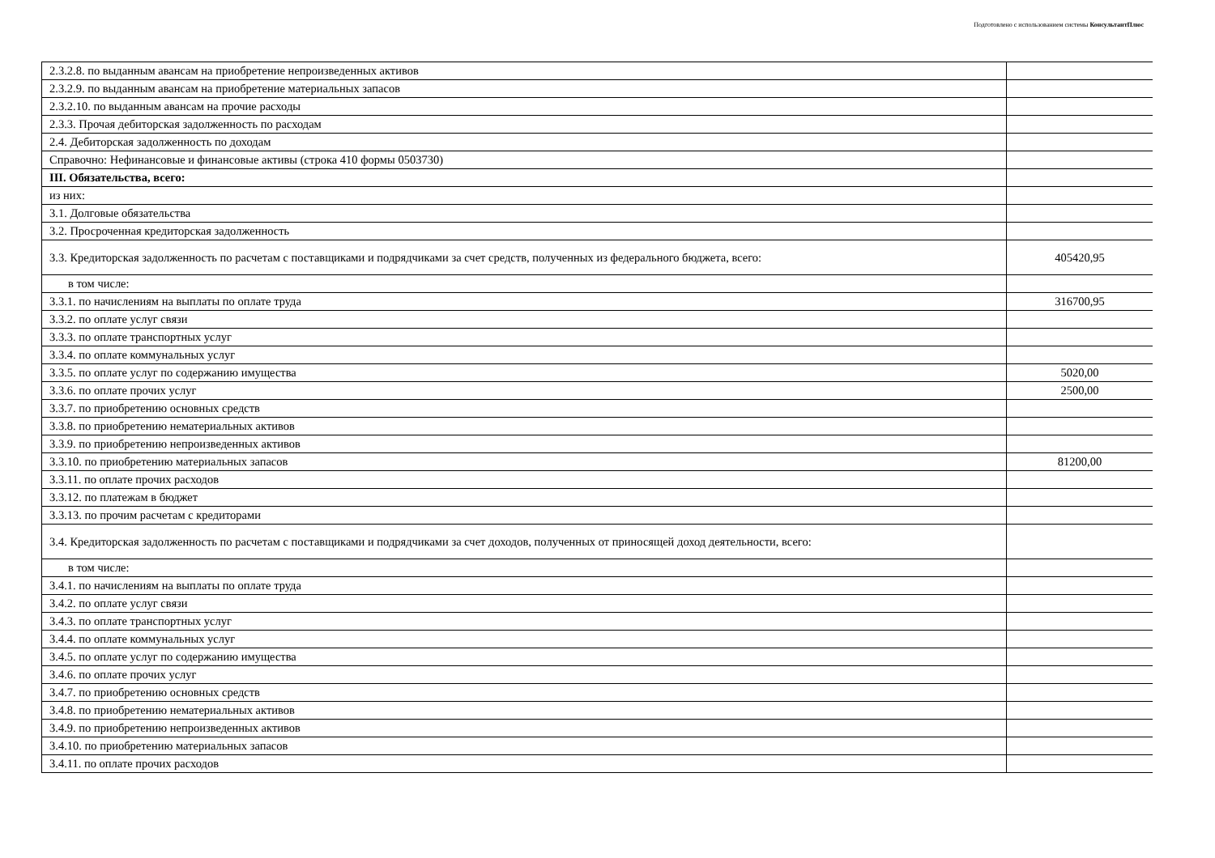Подготовлено с использованием системы КонсультантПлюс
| 2.3.2.8. по выданным авансам на приобретение непроизведенных активов | |
| 2.3.2.9. по выданным авансам на приобретение материальных запасов | |
| 2.3.2.10. по выданным авансам на прочие расходы | |
| 2.3.3. Прочая дебиторская задолженность по расходам | |
| 2.4. Дебиторская задолженность по доходам | |
| Справочно: Нефинансовые и финансовые активы (строка 410 формы 0503730) | |
| III. Обязательства, всего: | |
| из них: | |
| 3.1. Долговые обязательства | |
| 3.2. Просроченная кредиторская задолженность | |
| 3.3. Кредиторская задолженность по расчетам с поставщиками и подрядчиками за счет средств, полученных из федерального бюджета, всего: | 405420,95 |
| в том числе: | |
| 3.3.1. по начислениям на выплаты по оплате труда | 316700,95 |
| 3.3.2. по оплате услуг связи | |
| 3.3.3. по оплате транспортных услуг | |
| 3.3.4. по оплате коммунальных услуг | |
| 3.3.5. по оплате услуг по содержанию имущества | 5020,00 |
| 3.3.6. по оплате прочих услуг | 2500,00 |
| 3.3.7. по приобретению основных средств | |
| 3.3.8. по приобретению нематериальных активов | |
| 3.3.9. по приобретению непроизведенных активов | |
| 3.3.10. по приобретению материальных запасов | 81200,00 |
| 3.3.11. по оплате прочих расходов | |
| 3.3.12. по платежам в бюджет | |
| 3.3.13. по прочим расчетам с кредиторами | |
| 3.4. Кредиторская задолженность по расчетам с поставщиками и подрядчиками за счет доходов, полученных от приносящей доход деятельности, всего: | |
| в том числе: | |
| 3.4.1. по начислениям на выплаты по оплате труда | |
| 3.4.2. по оплате услуг связи | |
| 3.4.3. по оплате транспортных услуг | |
| 3.4.4. по оплате коммунальных услуг | |
| 3.4.5. по оплате услуг по содержанию имущества | |
| 3.4.6. по оплате прочих услуг | |
| 3.4.7. по приобретению основных средств | |
| 3.4.8. по приобретению нематериальных активов | |
| 3.4.9. по приобретению непроизведенных активов | |
| 3.4.10. по приобретению материальных запасов | |
| 3.4.11. по оплате прочих расходов | |